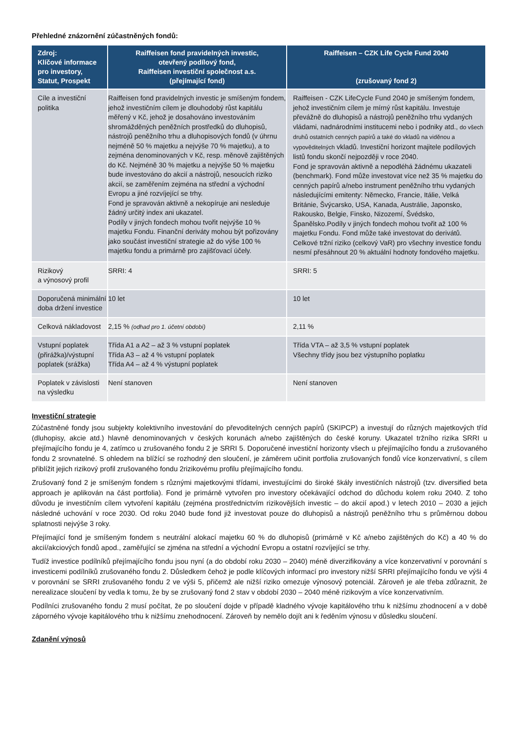Přehledné znázornění zúčastněných fondů:
| Zdroj: Klíčové informace pro investory, Statut, Prospekt | Raiffeisen fond pravidelných investic, otevřený podílový fond, Raiffeisen investiční společnost a.s. (přejímající fond) | Raiffeisen – CZK Life Cycle Fund 2040 (zrušovaný fond 2) |
| --- | --- | --- |
| Cíle a investiční politika | Raiffeisen fond pravidelných investic je smíšeným fondem, jehož investičním cílem je dlouhodobý růst kapitálu měřený v Kč, jehož je dosahováno investováním shromážděných peněžních prostředků do dluhopisů, nástrojů peněžního trhu a dluhopisových fondů (v úhrnu nejméně 50 % majetku a nejvýše 70 % majetku), a to zejména denominovaných v Kč, resp. měnově zajištěných do Kč. Nejméně 30 % majetku a nejvýše 50 % majetku bude investováno do akcií a nástrojů, nesoucích riziko akcií, se zaměřením zejména na střední a východní Evropu a jiné rozvíjející se trhy. Fond je spravován aktivně a nekopíruje ani nesleduje žádný určitý index ani ukazatel. Podíly v jiných fondech mohou tvořit nejvýše 10 % majetku Fondu. Finanční deriváty mohou být pořizovány jako součást investiční strategie až do výše 100 % majetku fondu a primárně pro zajišťovací účely. | Raiffeisen - CZK LifeCycle Fund 2040 je smíšeným fondem, jehož investičním cílem je mírný růst kapitálu. Investuje převážně do dluhopisů a nástrojů peněžního trhu vydaných vládami, nadnárodními institucemi nebo i podniky atd., do všech druhů ostatních cenných papírů a také do vkladů na viděnou a vypověditelných vkladů. Investiční horizont majitele podílových listů fondu skončí nejpozději v roce 2040. Fond je spravován aktivně a nepodléhá žádnému ukazateli (benchmark). Fond může investovat více než 35 % majetku do cenných papírů a/nebo instrument peněžního trhu vydaných následujícími emitenty: Německo, Francie, Itálie, Velká Británie, Švýcarsko, USA, Kanada, Austrálie, Japonsko, Rakousko, Belgie, Finsko, Nizozemí, Švédsko, Španělsko.Podíly v jiných fondech mohou tvořit až 100 % majetku Fondu. Fond může také investovat do derivátů. Celkové tržní riziko (celkový VaR) pro všechny investice fondu nesmí přesáhnout 20 % aktuální hodnoty fondového majetku. |
| Rizikový a výnosový profil | SRRI: 4 | SRRI: 5 |
| Doporučená minimální doba držení investice | 10 let | 10 let |
| Celková nákladovost | 2,15 % (odhad pro 1. účetní období) | 2,11 % |
| Vstupní poplatek (přirážka)/výstupní poplatek (srážka) | Třída A1 a A2 – až 3 % vstupní poplatek Třída A3 – až 4 % vstupní poplatek Třída A4 – až 4 % výstupní poplatek | Třída VTA – až 3,5 % vstupní poplatek Všechny třídy jsou bez výstupního poplatku |
| Poplatek v závislosti na výsledku | Není stanoven | Není stanoven |
Investiční strategie
Zúčastněné fondy jsou subjekty kolektivního investování do převoditelných cenných papírů (SKIPCP) a investují do různých majetkových tříd (dluhopisy, akcie atd.) hlavně denominovaných v českých korunách a/nebo zajištěných do české koruny. Ukazatel tržního rizika SRRI u přejímajícího fondu je 4, zatímco u zrušovaného fondu 2 je SRRI 5. Doporučené investiční horizonty všech u přejímajícího fondu a zrušovaného fondu 2 srovnatelné. S ohledem na blížící se rozhodný den sloučení, je záměrem učinit portfolia zrušovaných fondů více konzervativní, s cílem přiblížit jejich rizikový profil zrušovaného fondu 2rizikovému profilu přejímajícího fondu.
Zrušovaný fond 2 je smíšeným fondem s různými majetkovými třídami, investujícími do široké škály investičních nástrojů (tzv. diversified beta approach je aplikován na část portfolia). Fond je primárně vytvořen pro investory očekávající odchod do důchodu kolem roku 2040. Z toho důvodu je investičním cílem vytvoření kapitálu (zejména prostřednictvím rizikovějších investic – do akcií apod.) v letech 2010 – 2030 a jejich následné uchování v roce 2030. Od roku 2040 bude fond již investovat pouze do dluhopisů a nástrojů peněžního trhu s průměrnou dobou splatnosti nejvýše 3 roky.
Přejímající fond je smíšeným fondem s neutrální alokací majetku 60 % do dluhopisů (primárně v Kč a/nebo zajištěných do Kč) a 40 % do akcií/akciových fondů apod., zaměřující se zjména na střední a východní Evropu a ostatní rozvíjející se trhy.
Tudíž investice podílníků přejímajícího fondu jsou nyní (a do období roku 2030 – 2040) méně diverzifikovány a více konzervativní v porovnání s investicemi podílníků zrušovaného fondu 2. Důsledkem čehož je podle klíčových informací pro investory nižší SRRI přejímajícího fondu ve výši 4 v porovnání se SRRI zrušovaného fondu 2 ve výši 5, přičemž ale nižší riziko omezuje výnosový potenciál. Zároveň je ale třeba zdůraznit, že nerealizace sloučení by vedla k tomu, že by se zrušovaný fond 2 stav v období 2030 – 2040 méně rizikovým a více konzervativním.
Podílníci zrušovaného fondu 2 musí počítat, že po sloučení dojde v případě kladného vývoje kapitálového trhu k nižšímu zhodnocení a v době záporného vývoje kapitálového trhu k nižšímu znehodnocení. Zároveň by nemělo dojít ani k ředěním výnosu v důsledku sloučení.
Zdanění výnosů